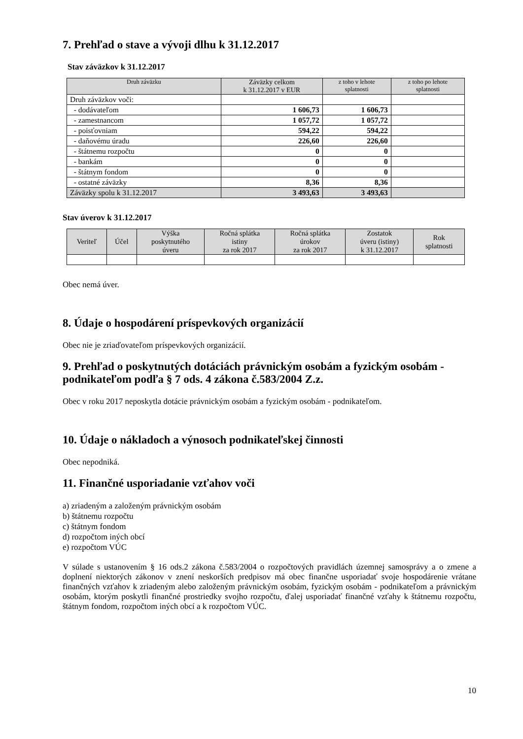7. Prehľad o stave a vývoji dlhu k 31.12.2017
Stav záväzkov k 31.12.2017
| Druh záväzku | Záväzky celkom k 31.12.2017 v EUR | z toho v lehote splatnosti | z toho po lehote splatnosti |
| --- | --- | --- | --- |
| Druh záväzkov voči: | | | |
| - dodávateľom | 1 606,73 | 1 606,73 | |
| - zamestnancom | 1 057,72 | 1 057,72 | |
| - poisťovniam | 594,22 | 594,22 | |
| - daňovému úradu | 226,60 | 226,60 | |
| - štátnemu rozpočtu | 0 | 0 | |
| - bankám | 0 | 0 | |
| - štátnym fondom | 0 | 0 | |
| - ostatné záväzky | 8,36 | 8,36 | |
| Záväzky spolu k 31.12.2017 | 3 493,63 | 3 493,63 | |
Stav úverov k 31.12.2017
| Veriteľ | Účel | Výška poskytnutého úveru | Ročná splátka istiny za rok 2017 | Ročná splátka úrokov za rok 2017 | Zostatok úveru (istiny) k 31.12.2017 | Rok splatnosti |
| --- | --- | --- | --- | --- | --- | --- |
Obec nemá úver.
8. Údaje o hospodárení príspevkových organizácií
Obec nie je zriaďovateľom príspevkových organizácií.
9. Prehľad o poskytnutých dotáciách právnickým osobám a fyzickým osobám - podnikateľom podľa § 7 ods. 4 zákona č.583/2004 Z.z.
Obec v roku 2017 neposkytla dotácie právnickým osobám a fyzickým osobám - podnikateľom.
10. Údaje o nákladoch a výnosoch podnikateľskej činnosti
Obec nepodniká.
11. Finančné usporiadanie vzťahov voči
a) zriadeným a založeným právnickým osobám
b) štátnemu rozpočtu
c) štátnym fondom
d) rozpočtom iných obcí
e) rozpočtom VÚC
V súlade s ustanovením § 16 ods.2 zákona č.583/2004 o rozpočtových pravidlách územnej samosprávy a o zmene a doplnení niektorých zákonov v znení neskorších predpisov má obec finančne usporiadať svoje hospodárenie vrátane finančných vzťahov k zriadeným alebo založeným právnickým osobám, fyzickým osobám - podnikateľom a právnickým osobám, ktorým poskytli finančné prostriedky svojho rozpočtu, ďalej usporiadať finančné vzťahy k štátnemu rozpočtu, štátnym fondom, rozpočtom iných obcí a k rozpočtom VÚC.
10